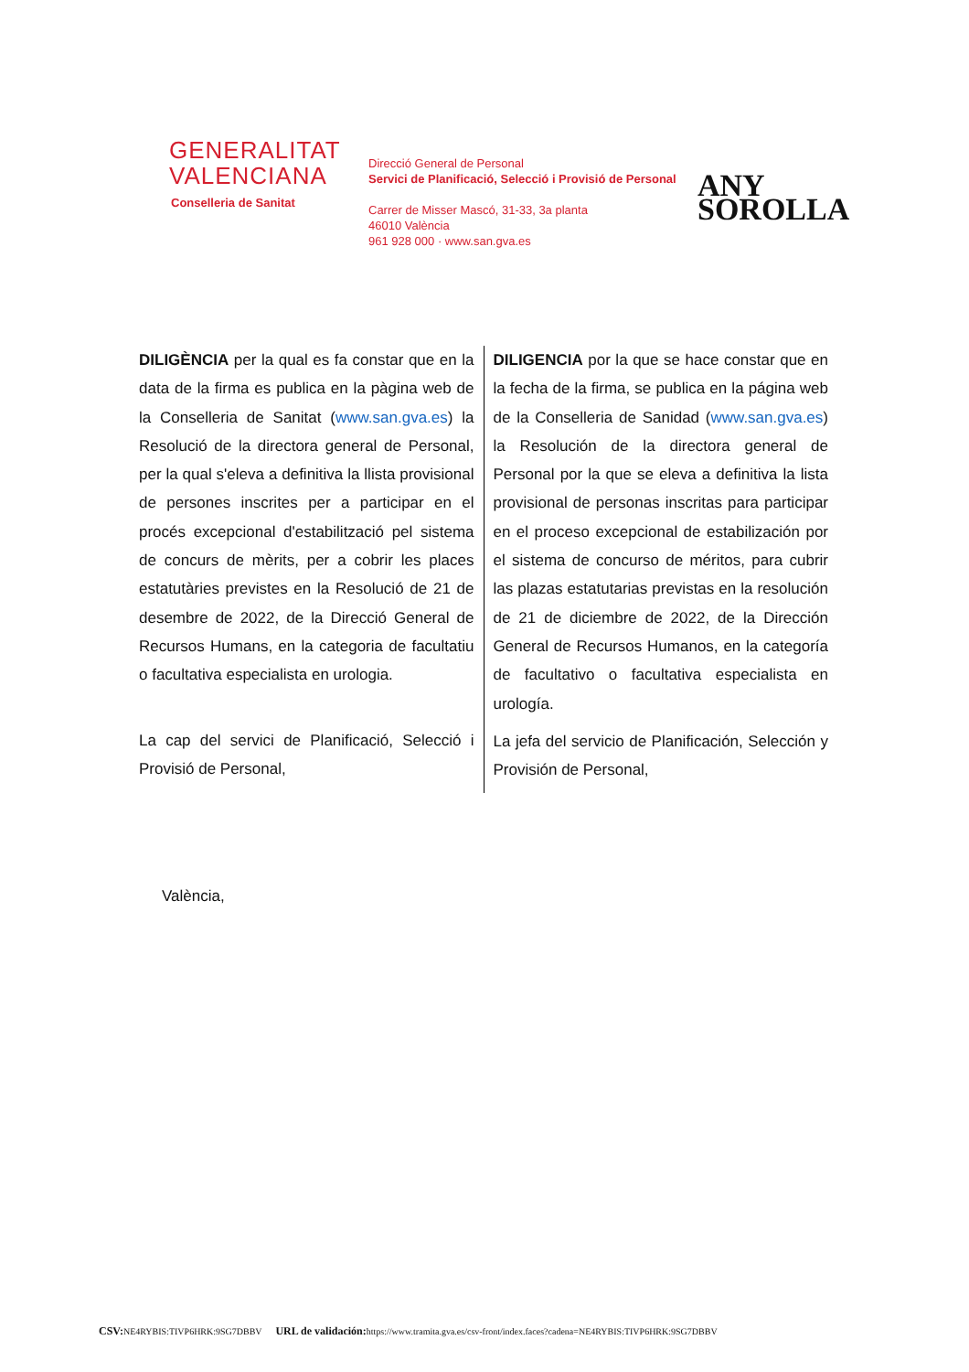GENERALITAT
VALENCIANA
Conselleria de Sanitat
Direcció General de Personal
Servici de Planificació, Selecció i Provisió de Personal
Carrer de Misser Mascó, 31-33, 3a planta
46010 València
961 928 000 · www.san.gva.es
ANY
SOROLLA
DILIGÈNCIA per la qual es fa constar que en la data de la firma es publica en la pàgina web de la Conselleria de Sanitat (www.san.gva.es) la Resolució de la directora general de Personal, per la qual s'eleva a definitiva la llista provisional de persones inscrites per a participar en el procés excepcional d'estabilització pel sistema de concurs de mèrits, per a cobrir les places estatutàries previstes en la Resolució de 21 de desembre de 2022, de la Direcció General de Recursos Humans, en la categoria de facultatiu o facultativa especialista en urologia.
La cap del servici de Planificació, Selecció i Provisió de Personal,
DILIGENCIA por la que se hace constar que en la fecha de la firma, se publica en la página web de la Conselleria de Sanidad (www.san.gva.es) la Resolución de la directora general de Personal por la que se eleva a definitiva la lista provisional de personas inscritas para participar en el proceso excepcional de estabilización por el sistema de concurso de méritos, para cubrir las plazas estatutarias previstas en la resolución de 21 de diciembre de 2022, de la Dirección General de Recursos Humanos, en la categoría de facultativo o facultativa especialista en urología.
La jefa del servicio de Planificación, Selección y Provisión de Personal,
València,
CSV: NE4RYBIS:TIVP6HRK:9SG7DBBV URL de validación: https://www.tramita.gva.es/csv-front/index.faces?cadena=NE4RYBIS:TIVP6HRK:9SG7DBBV